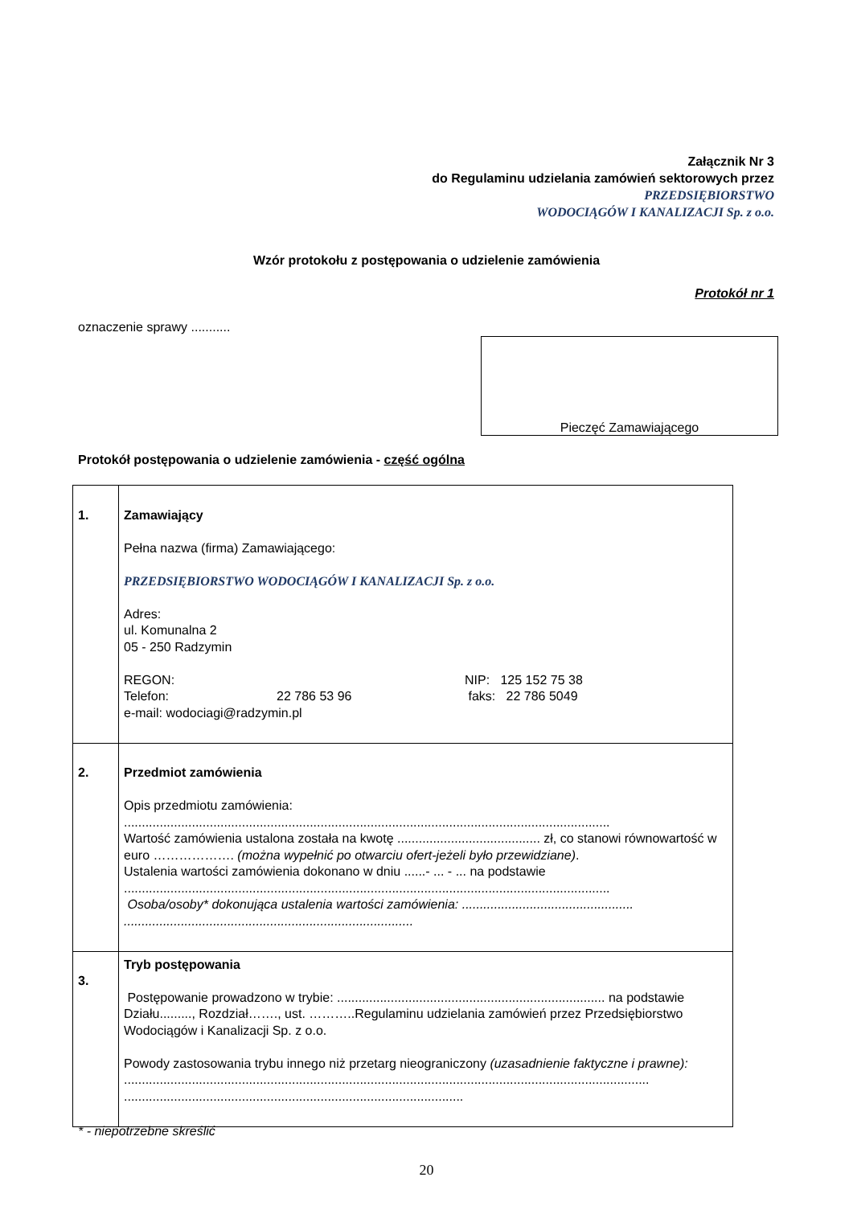Załącznik Nr 3
do Regulaminu udzielania zamówień sektorowych przez
PRZEDSIĘBIORSTWO
WODOCIĄGÓW I KANALIZACJI Sp. z o.o.
Wzór protokołu z postępowania o udzielenie zamówienia
Protokół nr 1
oznaczenie sprawy ...........
Pieczęć Zamawiającego
Protokół postępowania o udzielenie zamówienia - część ogólna
| 1. | Zamawiający Pełna nazwa (firma) Zamawiającego: PRZEDSIĘBIORSTWO WODOCIĄGÓW I KANALIZACJI Sp. z o.o. Adres: ul. Komunalna 2 05 - 250 Radzymin REGON: Telefon: 22 786 53 96 NIP: 125 152 75 38 faks: 22 786 5049 e-mail: wodociagi@radzymin.pl |
| 2. | Przedmiot zamówienia Opis przedmiotu zamówienia: ........................................................................................................................................ Wartość zamówienia ustalona została na kwotę ........................................ zł, co stanowi równowartość w euro ………………. (można wypełnić po otwarciu ofert-jeżeli było przewidziane) . Ustalenia wartości zamówienia dokonano w dniu ......- ... - ... na podstawie ........................................................................................................................................ Osoba/osoby* dokonująca ustalenia wartości zamówienia: ................................................ ................................................................................. |
| 3. | Tryb postępowania Postępowanie prowadzono w trybie: ........................................................................... na podstawie Działu........., Rozdział……., ust. ………..Regulaminu udzielania zamówień przez Przedsiębiorstwo Wodociągów i Kanalizacji Sp. z o.o. Powody zastosowania trybu innego niż przetarg nieograniczony (uzasadnienie faktyczne i prawne): ................................................................................................................................................... ............................................................................................... |
* - niepotrzebne skreślić
20